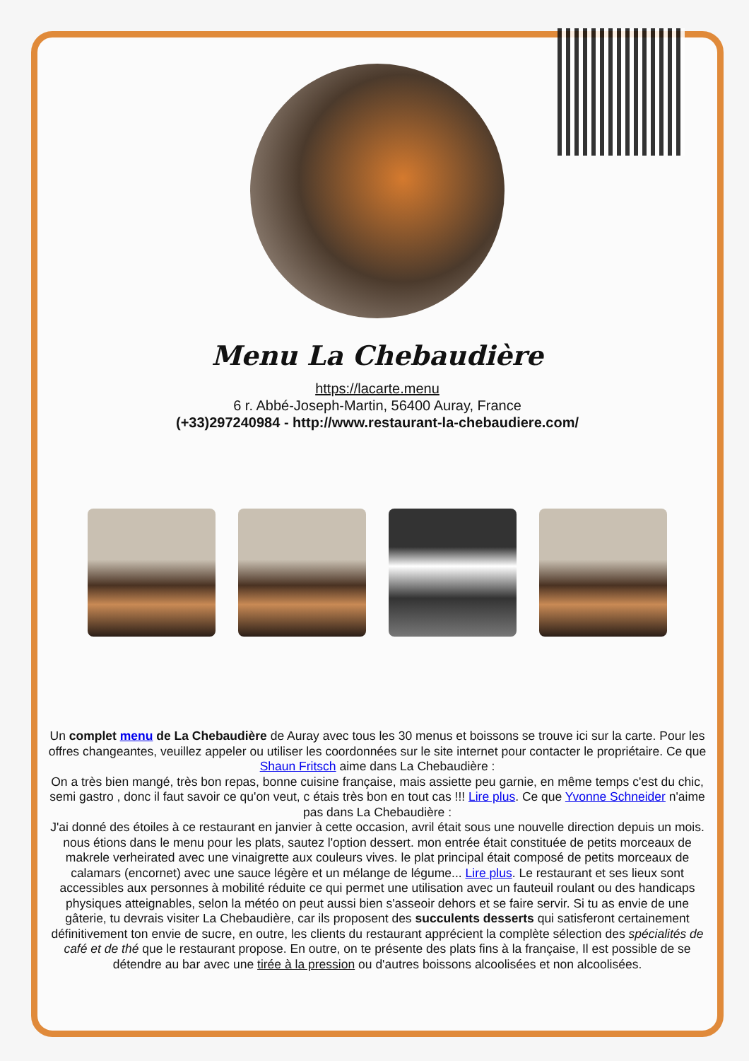Menu La Chebaudière
https://lacarte.menu
6 r. Abbé-Joseph-Martin, 56400 Auray, France
(+33)297240984 - http://www.restaurant-la-chebaudiere.com/
Un complet menu de La Chebaudière de Auray avec tous les 30 menus et boissons se trouve ici sur la carte. Pour les offres changeantes, veuillez appeler ou utiliser les coordonnées sur le site internet pour contacter le propriétaire. Ce que Shaun Fritsch aime dans La Chebaudière :
On a très bien mangé, très bon repas, bonne cuisine française, mais assiette peu garnie, en même temps c'est du chic, semi gastro , donc il faut savoir ce qu'on veut, c étais très bon en tout cas !!! Lire plus. Ce que Yvonne Schneider n'aime pas dans La Chebaudière :
J'ai donné des étoiles à ce restaurant en janvier à cette occasion, avril était sous une nouvelle direction depuis un mois. nous étions dans le menu pour les plats, sautez l'option dessert. mon entrée était constituée de petits morceaux de makrele verheirated avec une vinaigrette aux couleurs vives. le plat principal était composé de petits morceaux de calamars (encornet) avec une sauce légère et un mélange de légume... Lire plus. Le restaurant et ses lieux sont accessibles aux personnes à mobilité réduite ce qui permet une utilisation avec un fauteuil roulant ou des handicaps physiques atteignables, selon la météo on peut aussi bien s'asseoir dehors et se faire servir. Si tu as envie de une gâterie, tu devrais visiter La Chebaudière, car ils proposent des succulents desserts qui satisferont certainement définitivement ton envie de sucre, en outre, les clients du restaurant apprécient la complète sélection des spécialités de café et de thé que le restaurant propose. En outre, on te présente des plats fins à la française, Il est possible de se détendre au bar avec une tirée à la pression ou d'autres boissons alcoolisées et non alcoolisées.